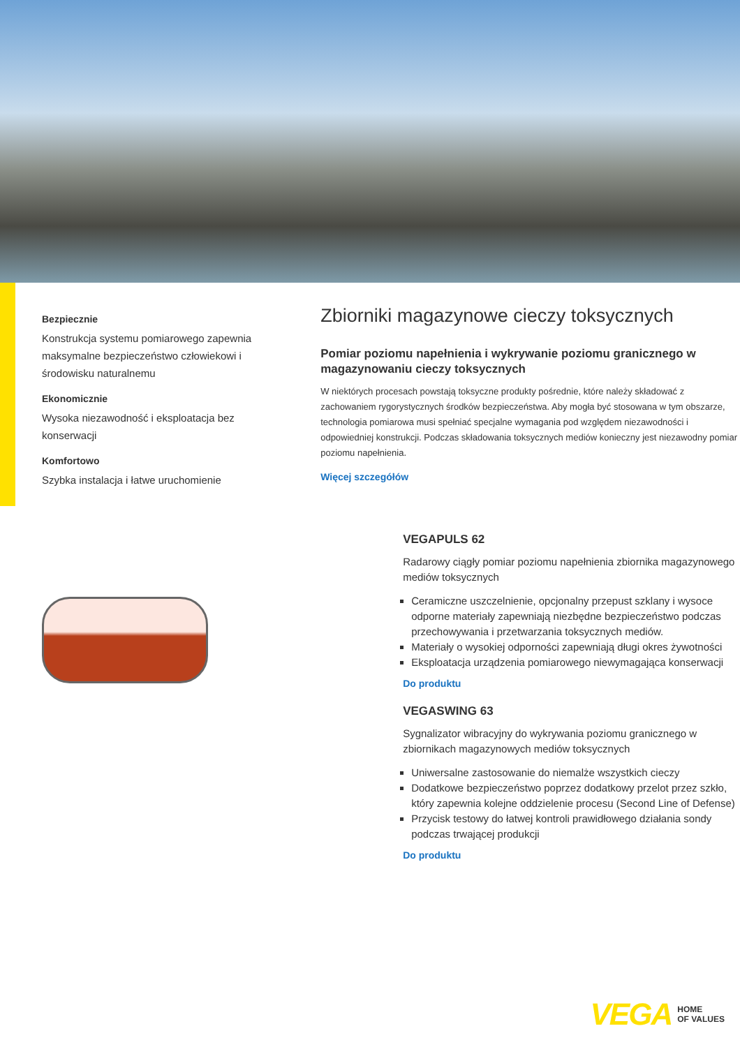Bezpiecznie
Konstrukcja systemu pomiarowego zapewnia maksymalne bezpieczeństwo człowiekowi i środowisku naturalnemu
Ekonomicznie
Wysoka niezawodność i eksploatacja bez konserwacji
Komfortowo
Szybka instalacja i łatwe uruchomienie
Zbiorniki magazynowe cieczy toksycznych
Pomiar poziomu napełnienia i wykrywanie poziomu granicznego w magazynowaniu cieczy toksycznych
W niektórych procesach powstają toksyczne produkty pośrednie, które należy składować z zachowaniem rygorystycznych środków bezpieczeństwa. Aby mogła być stosowana w tym obszarze, technologia pomiarowa musi spełniać specjalne wymagania pod względem niezawodności i odpowiedniej konstrukcji. Podczas składowania toksycznych mediów konieczny jest niezawodny pomiar poziomu napełnienia.
Więcej szczegółów
VEGAPULS 62
Radarowy ciągły pomiar poziomu napełnienia zbiornika magazynowego mediów toksycznych
Ceramiczne uszczelnienie, opcjonalny przepust szklany i wysoce odporne materiały zapewniają niezbędne bezpieczeństwo podczas przechowywania i przetwarzania toksycznych mediów.
Materiały o wysokiej odporności zapewniają długi okres żywotności
Eksploatacja urządzenia pomiarowego niewymagająca konserwacji
Do produktu
VEGASWING 63
Sygnalizator wibracyjny do wykrywania poziomu granicznego w zbiornikach magazynowych mediów toksycznych
Uniwersalne zastosowanie do niemalże wszystkich cieczy
Dodatkowe bezpieczeństwo poprzez dodatkowy przelot przez szkło, który zapewnia kolejne oddzielenie procesu (Second Line of Defense)
Przycisk testowy do łatwej kontroli prawidłowego działania sondy podczas trwającej produkcji
Do produktu
VEGA HOME
OF VALUES